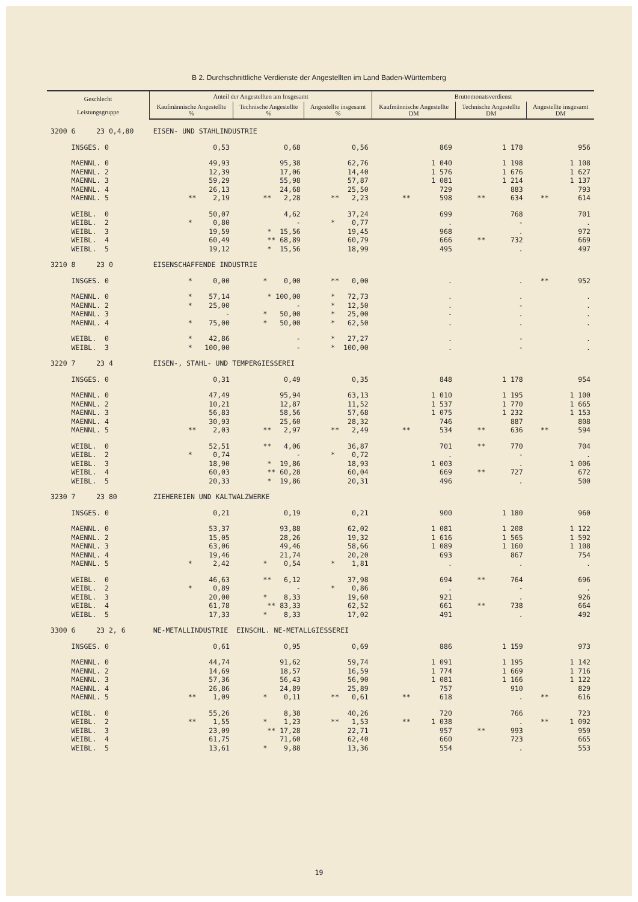B 2. Durchschnittliche Verdienste der Angestellten im Land Baden-Württemberg
| Geschlecht Leistungsgruppe | Anteil der Angestellten am Insgesamt | | | Bruttomonatsverdienst | | |
| --- | --- | --- | --- | --- | --- | --- |
| | Kaufmännische Angestellte % | Technische Angestellte % | Angestellte insgesamt % | Kaufmännische Angestellte DM | Technische Angestellte DM | Angestellte insgesamt DM |
| 3200 6 23 0,4,80 | EISEN- UND STAHLINDUSTRIE | | | | | |
| INSGES. 0 | 0,53 | 0,68 | 0,56 | 869 | 1 178 | 956 |
| MAENNL. 0 | 49,93 | 95,38 | 62,76 | 1 040 | 1 198 | 1 108 |
| MAENNL. 2 | 12,39 | 17,06 | 14,40 | 1 576 | 1 676 | 1 627 |
| MAENNL. 3 | 59,29 | 55,98 | 57,87 | 1 081 | 1 214 | 1 137 |
| MAENNL. 4 | 26,13 | 24,68 | 25,50 | 729 | 883 | 793 |
| MAENNL. 5 | ** 2,19 | ** 2,28 | ** 2,23 | ** 598 | ** 634 | ** 614 |
| WEIBL. 0 | 50,07 | 4,62 | 37,24 | 699 | 768 | 701 |
| WEIBL. 2 | * 0,80 | - | * 0,77 | . | - | . |
| WEIBL. 3 | 19,59 | * 15,56 | 19,45 | 968 | . | 972 |
| WEIBL. 4 | 60,49 | ** 68,89 | 60,79 | 666 | ** 732 | 669 |
| WEIBL. 5 | 19,12 | * 15,56 | 18,99 | 495 | . | 497 |
| 3210 8 23 0 | EISENSCHAFFENDE INDUSTRIE | | | | | |
| INSGES. 0 | * 0,00 | * 0,00 | ** 0,00 | . | . | ** 952 |
| MAENNL. 0 | * 57,14 | * 100,00 | * 72,73 | . | . | . |
| MAENNL. 2 | * 25,00 | - | * 12,50 | . | - | . |
| MAENNL. 3 | - | * 50,00 | * 25,00 | - | . | . |
| MAENNL. 4 | * 75,00 | * 50,00 | * 62,50 | . | . | . |
| WEIBL. 0 | * 42,86 | - | * 27,27 | . | - | . |
| WEIBL. 3 | * 100,00 | - | * 100,00 | . | - | . |
| 3220 7 23 4 | EISEN-, STAHL- UND TEMPERGIESSEREI | | | | | |
| INSGES. 0 | 0,31 | 0,49 | 0,35 | 848 | 1 178 | 954 |
| MAENNL. 0 | 47,49 | 95,94 | 63,13 | 1 010 | 1 195 | 1 100 |
| MAENNL. 2 | 10,21 | 12,87 | 11,52 | 1 537 | 1 770 | 1 665 |
| MAENNL. 3 | 56,83 | 58,56 | 57,68 | 1 075 | 1 232 | 1 153 |
| MAENNL. 4 | 30,93 | 25,60 | 28,32 | 746 | 887 | 808 |
| MAENNL. 5 | ** 2,03 | ** 2,97 | ** 2,49 | ** 534 | ** 636 | ** 594 |
| WEIBL. 0 | 52,51 | ** 4,06 | 36,87 | 701 | ** 770 | 704 |
| WEIBL. 2 | * 0,74 | - | * 0,72 | . | - | . |
| WEIBL. 3 | 18,90 | * 19,86 | 18,93 | 1 003 | . | 1 006 |
| WEIBL. 4 | 60,03 | ** 60,28 | 60,04 | 669 | ** 727 | 672 |
| WEIBL. 5 | 20,33 | * 19,86 | 20,31 | 496 | . | 500 |
| 3230 7 23 80 | ZIEHEREIEN UND KALTWALZWERKE | | | | | |
| INSGES. 0 | 0,21 | 0,19 | 0,21 | 900 | 1 180 | 960 |
| MAENNL. 0 | 53,37 | 93,88 | 62,02 | 1 081 | 1 208 | 1 122 |
| MAENNL. 2 | 15,05 | 28,26 | 19,32 | 1 616 | 1 565 | 1 592 |
| MAENNL. 3 | 63,06 | 49,46 | 58,66 | 1 089 | 1 160 | 1 108 |
| MAENNL. 4 | 19,46 | 21,74 | 20,20 | 693 | 867 | 754 |
| MAENNL. 5 | * 2,42 | * 0,54 | * 1,81 | . | . | . |
| WEIBL. 0 | 46,63 | ** 6,12 | 37,98 | 694 | ** 764 | 696 |
| WEIBL. 2 | * 0,89 | - | * 0,86 | . | - | . |
| WEIBL. 3 | 20,00 | * 8,33 | 19,60 | 921 | . | 926 |
| WEIBL. 4 | 61,78 | ** 83,33 | 62,52 | 661 | ** 738 | 664 |
| WEIBL. 5 | 17,33 | * 8,33 | 17,02 | 491 | . | 492 |
| 3300 6 23 2, 6 | NE-METALLINDUSTRIE EINSCHL. NE-METALLGIESSEREI | | | | | |
| INSGES. 0 | 0,61 | 0,95 | 0,69 | 886 | 1 159 | 973 |
| MAENNL. 0 | 44,74 | 91,62 | 59,74 | 1 091 | 1 195 | 1 142 |
| MAENNL. 2 | 14,69 | 18,57 | 16,59 | 1 774 | 1 669 | 1 716 |
| MAENNL. 3 | 57,36 | 56,43 | 56,90 | 1 081 | 1 166 | 1 122 |
| MAENNL. 4 | 26,86 | 24,89 | 25,89 | 757 | 910 | 829 |
| MAENNL. 5 | ** 1,09 | * 0,11 | ** 0,61 | ** 618 | . | ** 616 |
| WEIBL. 0 | 55,26 | 8,38 | 40,26 | 720 | 766 | 723 |
| WEIBL. 2 | ** 1,55 | * 1,23 | ** 1,53 | ** 1 038 | . | ** 1 092 |
| WEIBL. 3 | 23,09 | ** 17,28 | 22,71 | 957 | ** 993 | 959 |
| WEIBL. 4 | 61,75 | 71,60 | 62,40 | 660 | 723 | 665 |
| WEIBL. 5 | 13,61 | * 9,88 | 13,36 | 554 | . | 553 |
19